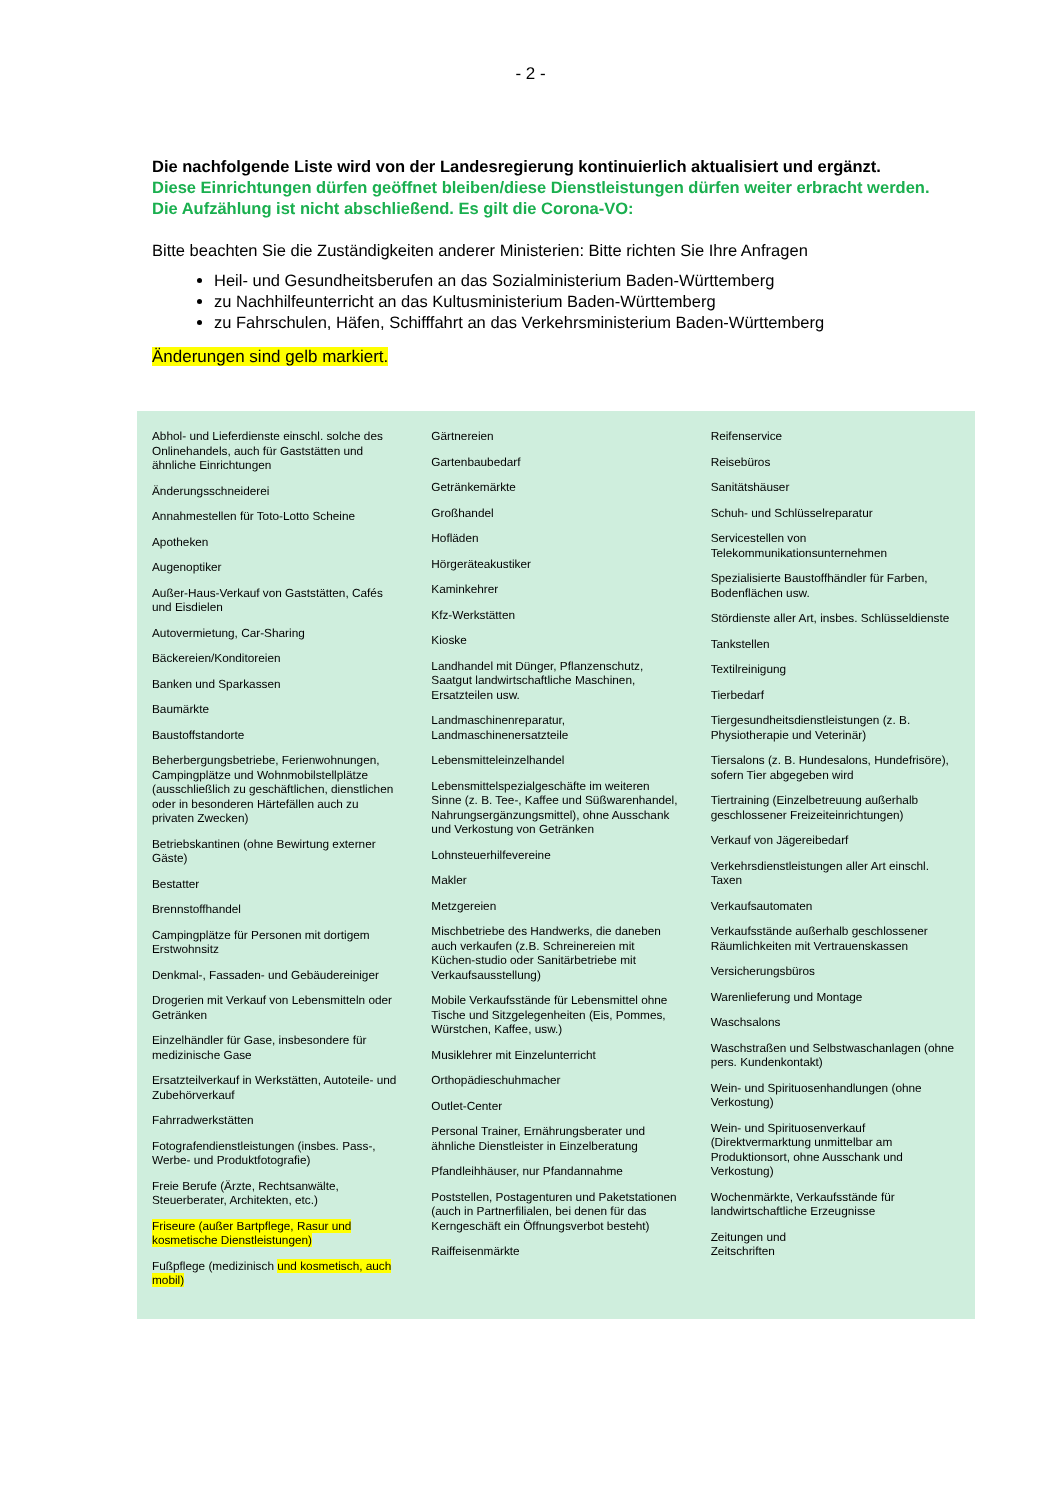- 2 -
Die nachfolgende Liste wird von der Landesregierung kontinuierlich aktualisiert und ergänzt.
Diese Einrichtungen dürfen geöffnet bleiben/diese Dienstleistungen dürfen weiter erbracht werden.
Die Aufzählung ist nicht abschließend. Es gilt die Corona-VO:
Bitte beachten Sie die Zuständigkeiten anderer Ministerien: Bitte richten Sie Ihre Anfragen
Heil- und Gesundheitsberufen an das Sozialministerium Baden-Württemberg
zu Nachhilfeunterricht an das Kultusministerium Baden-Württemberg
zu Fahrschulen, Häfen, Schifffahrt an das Verkehrsministerium Baden-Württemberg
Änderungen sind gelb markiert.
| Abhol- und Lieferdienste einschl. solche des Onlinehandels, auch für Gaststätten und ähnliche Einrichtungen Änderungsschneiderei Annahmestellen für Toto-Lotto Scheine Apotheken Augenoptiker Außer-Haus-Verkauf von Gaststätten, Cafés und Eisdielen Autovermietung, Car-Sharing Bäckereien/Konditoreien Banken und Sparkassen Baumärkte Baustoffstandorte Beherbergungsbetriebe, Ferienwohnungen, Campingplätze und Wohnmobilstellplätze (ausschließlich zu geschäftlichen, dienstlichen oder in besonderen Härtefällen auch zu privaten Zwecken) Betriebskantinen (ohne Bewirtung externer Gäste) Bestatter Brennstoffhandel Campingplätze für Personen mit dortigem Erstwohnsitz Denkmal-, Fassaden- und Gebäudereiniger Drogerien mit Verkauf von Lebensmitteln oder Getränken Einzelhändler für Gase, insbesondere für medizinische Gase Ersatzteilverkauf in Werkstätten, Autoteile- und Zubehörverkauf Fahrradwerkstätten Fotografendienstleistungen (insbes. Pass-, Werbe- und Produktfotografie) Freie Berufe (Ärzte, Rechtsanwälte, Steuerberater, Architekten, etc.) Friseure (außer Bartpflege, Rasur und kosmetische Dienstleistungen) Fußpflege (medizinisch und kosmetisch, auch mobil) | Gärtnereien Gartenbaubedarf Getränkemärkte Großhandel Hofläden Hörgeräteakustiker Kaminkehrer Kfz-Werkstätten Kioske Landhandel mit Dünger, Pflanzenschutz, Saatgut landwirtschaftliche Maschinen, Ersatzteilen usw. Landmaschinenreparatur, Landmaschinenersatzteile Lebensmitteleinzelhandel Lebensmittelspezialgeschäfte im weiteren Sinne (z. B. Tee-, Kaffee und Süßwarenhandel, Nahrungsergänzungsmittel), ohne Ausschank und Verkostung von Getränken Lohnsteuerhilfevereine Makler Metzgereien Mischbetriebe des Handwerks, die daneben auch verkaufen (z.B. Schreinereien mit Küchen-studio oder Sanitärbetriebe mit Verkaufsausstellung) Mobile Verkaufsstände für Lebensmittel ohne Tische und Sitzgelegenheiten (Eis, Pommes, Würstchen, Kaffee, usw.) Musiklehrer mit Einzelunterricht Orthopädieschuhmacher Outlet-Center Personal Trainer, Ernährungsberater und ähnliche Dienstleister in Einzelberatung Pfandleihhäuser, nur Pfandannahme Poststellen, Postagenturen und Paketstationen (auch in Partnerfilialen, bei denen für das Kerngeschäft ein Öffnungsverbot besteht) Raiffeisenmärkte | Reifenservice Reisebüros Sanitätshäuser Schuh- und Schlüsselreparatur Servicestellen von Telekommunikationsunternehmen Spezialisierte Baustoffhändler für Farben, Bodenflächen usw. Stördienste aller Art, insbes. Schlüsseldienste Tankstellen Textilreinigung Tierbedarf Tiergesundheitsdienstleistungen (z. B. Physiotherapie und Veterinär) Tiersalons (z. B. Hundesalons, Hundefrisöre), sofern Tier abgegeben wird Tiertraining (Einzelbetreuung außerhalb geschlossener Freizeiteinrichtungen) Verkauf von Jägereibedarf Verkehrsdienstleistungen aller Art einschl. Taxen Verkaufsautomaten Verkaufsstände außerhalb geschlossener Räumlichkeiten mit Vertrauenskassen Versicherungsbüros Warenlieferung und Montage Waschsalons Waschstraßen und Selbstwaschanlagen (ohne pers. Kundenkontakt) Wein- und Spirituosenhandlungen (ohne Verkostung) Wein- und Spirituosenverkauf (Direktvermarktung unmittelbar am Produktionsort, ohne Ausschank und Verkostung) Wochenmärkte, Verkaufsstände für landwirtschaftliche Erzeugnisse Zeitungen und Zeitschriften |